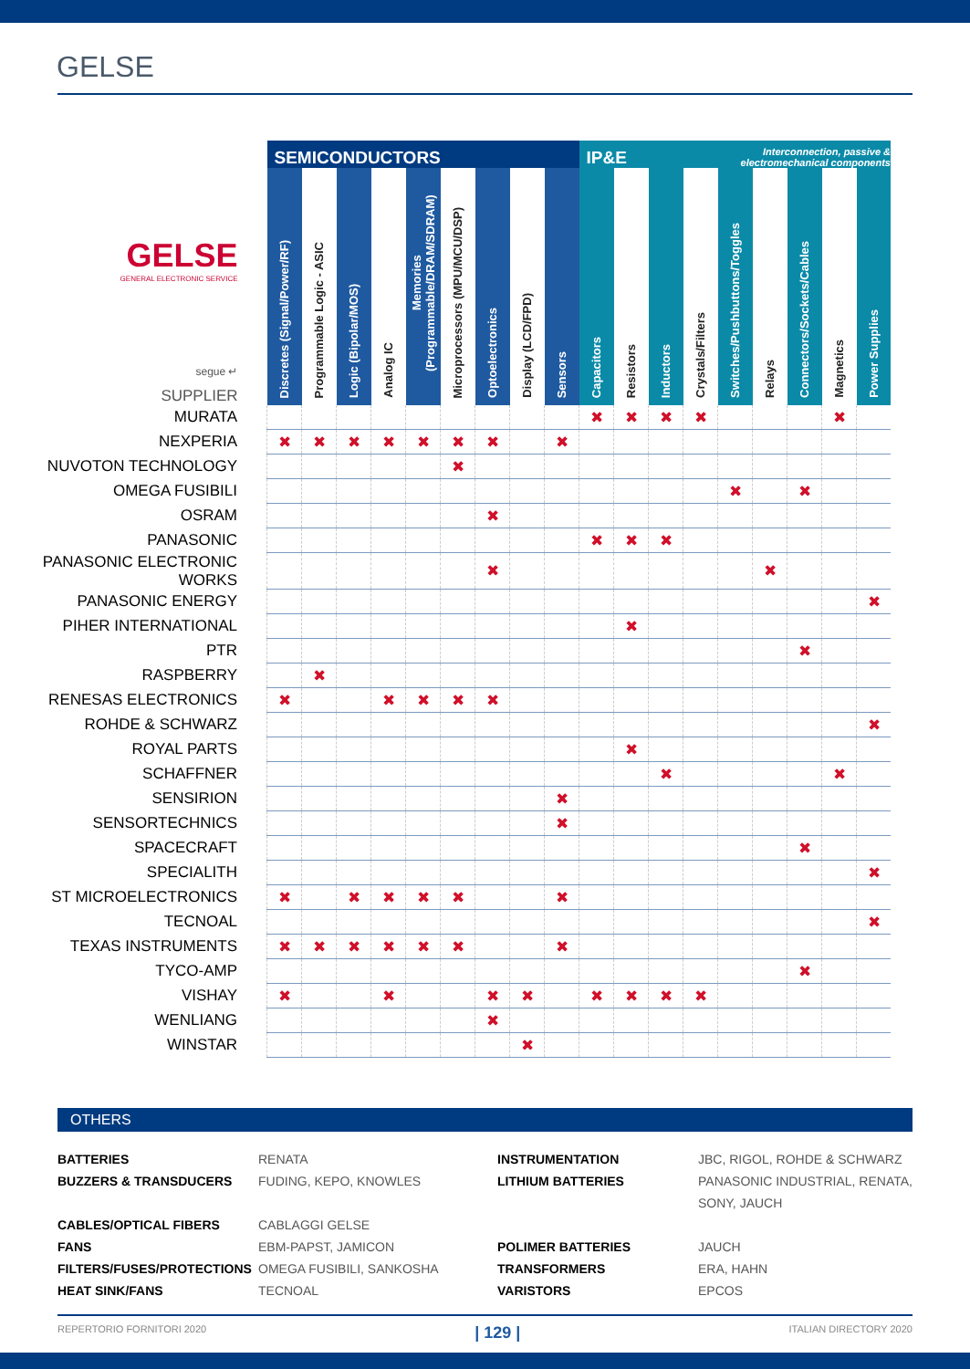GELSE
| | SEMICONDUCTORS | | | | | | | | | IP&E | | | | Interconnection, passive & electromechanical components | | | | |
| --- | --- | --- | --- | --- | --- | --- | --- | --- | --- | --- | --- | --- | --- | --- | --- | --- | --- | --- |
| GELSE GENERAL ELECTRONIC SERVICE segue ↵ SUPPLIER | Discretes (Signal/Power/RF) | Programmable Logic - ASIC | Logic (Bipolar/MOS) | Analog IC | Memories (Programmable/DRAM/SDRAM) | Microprocessors (MPU/MCU/DSP) | Optoelectronics | Display (LCD/FPD) | Sensors | Capacitors | Resistors | Inductors | Crystals/Filters | Switches/Pushbuttons/Toggles | Relays | Connectors/Sockets/Cables | Magnetics | Power Supplies |
| MURATA | | | | | | | | | | ✖ | ✖ | ✖ | ✖ | | | | ✖ | |
| NEXPERIA | ✖ | ✖ | ✖ | ✖ | ✖ | ✖ | ✖ | | ✖ | | | | | | | | | |
| NUVOTON TECHNOLOGY | | | | | | ✖ | | | | | | | | | | | | |
| OMEGA FUSIBILI | | | | | | | | | | | | | | ✖ | | ✖ | | |
| OSRAM | | | | | | | ✖ | | | | | | | | | | | |
| PANASONIC | | | | | | | | | | ✖ | ✖ | ✖ | | | | | | |
| PANASONIC ELECTRONIC WORKS | | | | | | | ✖ | | | | | | | | ✖ | | | |
| PANASONIC ENERGY | | | | | | | | | | | | | | | | | | ✖ |
| PIHER INTERNATIONAL | | | | | | | | | | | ✖ | | | | | | | |
| PTR | | | | | | | | | | | | | | | | ✖ | | |
| RASPBERRY | | ✖ | | | | | | | | | | | | | | | | |
| RENESAS ELECTRONICS | ✖ | | | ✖ | ✖ | ✖ | ✖ | | | | | | | | | | | |
| ROHDE & SCHWARZ | | | | | | | | | | | | | | | | | | ✖ |
| ROYAL PARTS | | | | | | | | | | | ✖ | | | | | | | |
| SCHAFFNER | | | | | | | | | | | | ✖ | | | | | ✖ | |
| SENSIRION | | | | | | | | | ✖ | | | | | | | | | |
| SENSORTECHNICS | | | | | | | | | ✖ | | | | | | | | | |
| SPACECRAFT | | | | | | | | | | | | | | | | ✖ | | |
| SPECIALITH | | | | | | | | | | | | | | | | | | ✖ |
| ST MICROELECTRONICS | ✖ | | ✖ | ✖ | ✖ | ✖ | | | ✖ | | | | | | | | | |
| TECNOAL | | | | | | | | | | | | | | | | | | ✖ |
| TEXAS INSTRUMENTS | ✖ | ✖ | ✖ | ✖ | ✖ | ✖ | | | ✖ | | | | | | | | | |
| TYCO-AMP | | | | | | | | | | | | | | | | ✖ | | |
| VISHAY | ✖ | | | ✖ | | | ✖ | ✖ | | ✖ | ✖ | ✖ | ✖ | | | | | |
| WENLIANG | | | | | | | ✖ | | | | | | | | | | | |
| WINSTAR | | | | | | | | ✖ | | | | | | | | | | |
OTHERS
BATTERIES RENATA INSTRUMENTATION JBC, RIGOL, ROHDE & SCHWARZ BUZZERS & TRANSDUCERS FUDING, KEPO, KNOWLES LITHIUM BATTERIES PANASONIC INDUSTRIAL, RENATA, SONY, JAUCH CABLES/OPTICAL FIBERS CABLAGGI GELSE FANS EBM-PAPST, JAMICON POLIMER BATTERIES JAUCH FILTERS/FUSES/PROTECTIONS OMEGA FUSIBILI, SANKOSHA TRANSFORMERS ERA, HAHN HEAT SINK/FANS TECNOAL VARISTORS EPCOS
REPERTORIO FORNITORI 2020 | 129 | ITALIAN DIRECTORY 2020